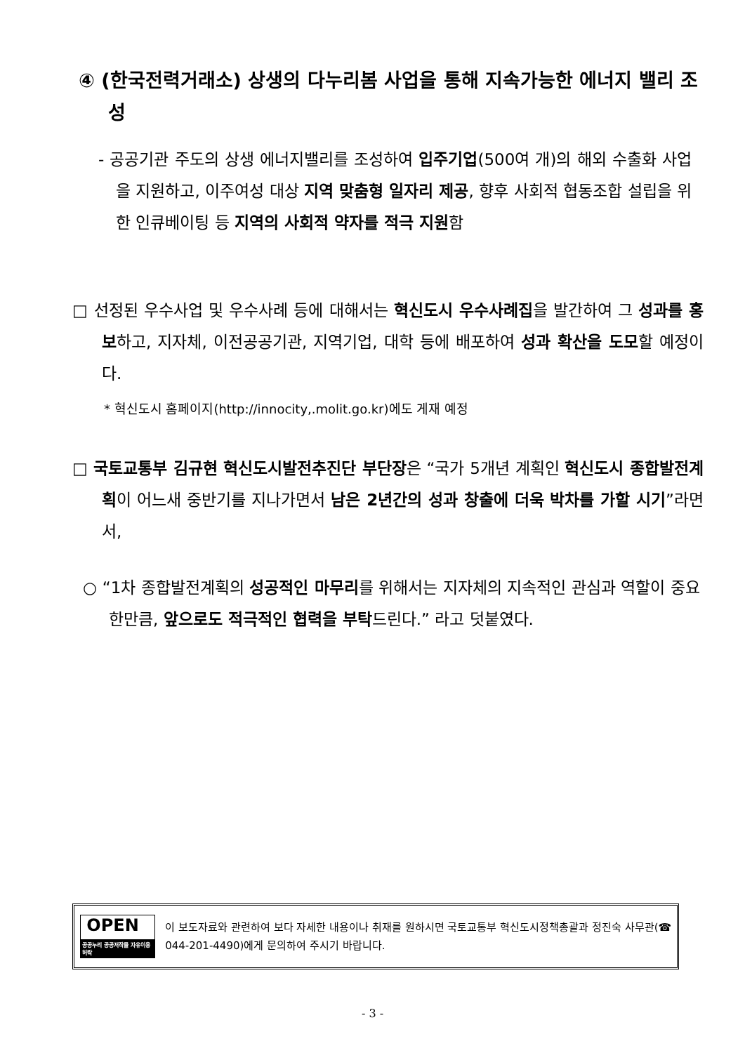④ (한국전력거래소) 상생의 다누리봄 사업을 통해 지속가능한 에너지 밸리 조성
- 공공기관 주도의 상생 에너지밸리를 조성하여 입주기업(500여 개)의 해외 수출화 사업을 지원하고, 이주여성 대상 지역 맞춤형 일자리 제공, 향후 사회적 협동조합 설립을 위한 인큐베이팅 등 지역의 사회적 약자를 적극 지원함
□ 선정된 우수사업 및 우수사례 등에 대해서는 혁신도시 우수사례집을 발간하여 그 성과를 홍보하고, 지자체, 이전공공기관, 지역기업, 대학 등에 배포하여 성과 확산을 도모할 예정이다.
* 혁신도시 홈페이지(http://innocity,.molit.go.kr)에도 게재 예정
□ 국토교통부 김규현 혁신도시발전추진단 부단장은 “국가 5개년 계획인 혁신도시 종합발전계획이 어느새 중반기를 지나가면서 남은 2년간의 성과 창출에 더욱 박차를 가할 시기”라면서,
○ “1차 종합발전계획의 성공적인 마무리를 위해서는 지자체의 지속적인 관심과 역할이 중요한만큼, 앞으로도 적극적인 협력을 부탁드린다.” 라고 덧붙였다.
OPEN
공공누리 공공저작물 자유이용허락
이 보도자료와 관련하여 보다 자세한 내용이나 취재를 원하시면 국토교통부 혁신도시정책총괄과 정진숙 사무관(☎ 044-201-4490)에게 문의하여 주시기 바랍니다.
- 3 -